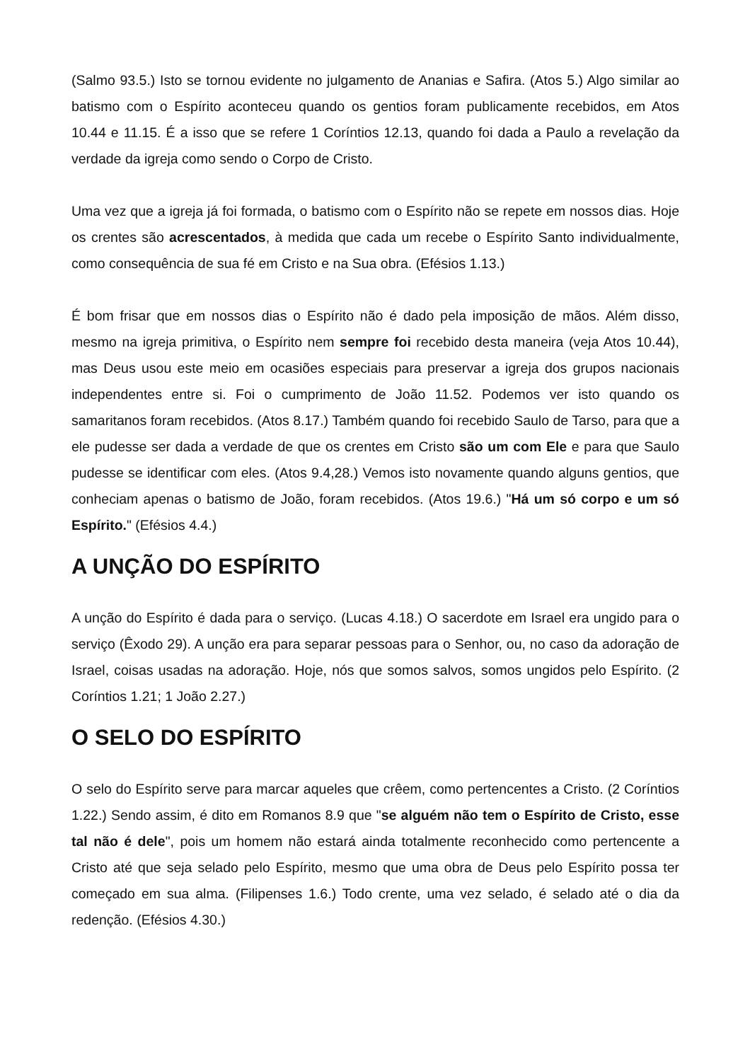(Salmo 93.5.) Isto se tornou evidente no julgamento de Ananias e Safira. (Atos 5.) Algo similar ao batismo com o Espírito aconteceu quando os gentios foram publicamente recebidos, em Atos 10.44 e 11.15. É a isso que se refere 1 Coríntios 12.13, quando foi dada a Paulo a revelação da verdade da igreja como sendo o Corpo de Cristo.
Uma vez que a igreja já foi formada, o batismo com o Espírito não se repete em nossos dias. Hoje os crentes são acrescentados, à medida que cada um recebe o Espírito Santo individualmente, como consequência de sua fé em Cristo e na Sua obra. (Efésios 1.13.)
É bom frisar que em nossos dias o Espírito não é dado pela imposição de mãos. Além disso, mesmo na igreja primitiva, o Espírito nem sempre foi recebido desta maneira (veja Atos 10.44), mas Deus usou este meio em ocasiões especiais para preservar a igreja dos grupos nacionais independentes entre si. Foi o cumprimento de João 11.52. Podemos ver isto quando os samaritanos foram recebidos. (Atos 8.17.) Também quando foi recebido Saulo de Tarso, para que a ele pudesse ser dada a verdade de que os crentes em Cristo são um com Ele e para que Saulo pudesse se identificar com eles. (Atos 9.4,28.) Vemos isto novamente quando alguns gentios, que conheciam apenas o batismo de João, foram recebidos. (Atos 19.6.) "Há um só corpo e um só Espírito." (Efésios 4.4.)
A UNÇÃO DO ESPÍRITO
A unção do Espírito é dada para o serviço. (Lucas 4.18.) O sacerdote em Israel era ungido para o serviço (Êxodo 29). A unção era para separar pessoas para o Senhor, ou, no caso da adoração de Israel, coisas usadas na adoração. Hoje, nós que somos salvos, somos ungidos pelo Espírito. (2 Coríntios 1.21; 1 João 2.27.)
O SELO DO ESPÍRITO
O selo do Espírito serve para marcar aqueles que crêem, como pertencentes a Cristo. (2 Coríntios 1.22.) Sendo assim, é dito em Romanos 8.9 que "se alguém não tem o Espírito de Cristo, esse tal não é dele", pois um homem não estará ainda totalmente reconhecido como pertencente a Cristo até que seja selado pelo Espírito, mesmo que uma obra de Deus pelo Espírito possa ter começado em sua alma. (Filipenses 1.6.) Todo crente, uma vez selado, é selado até o dia da redenção. (Efésios 4.30.)